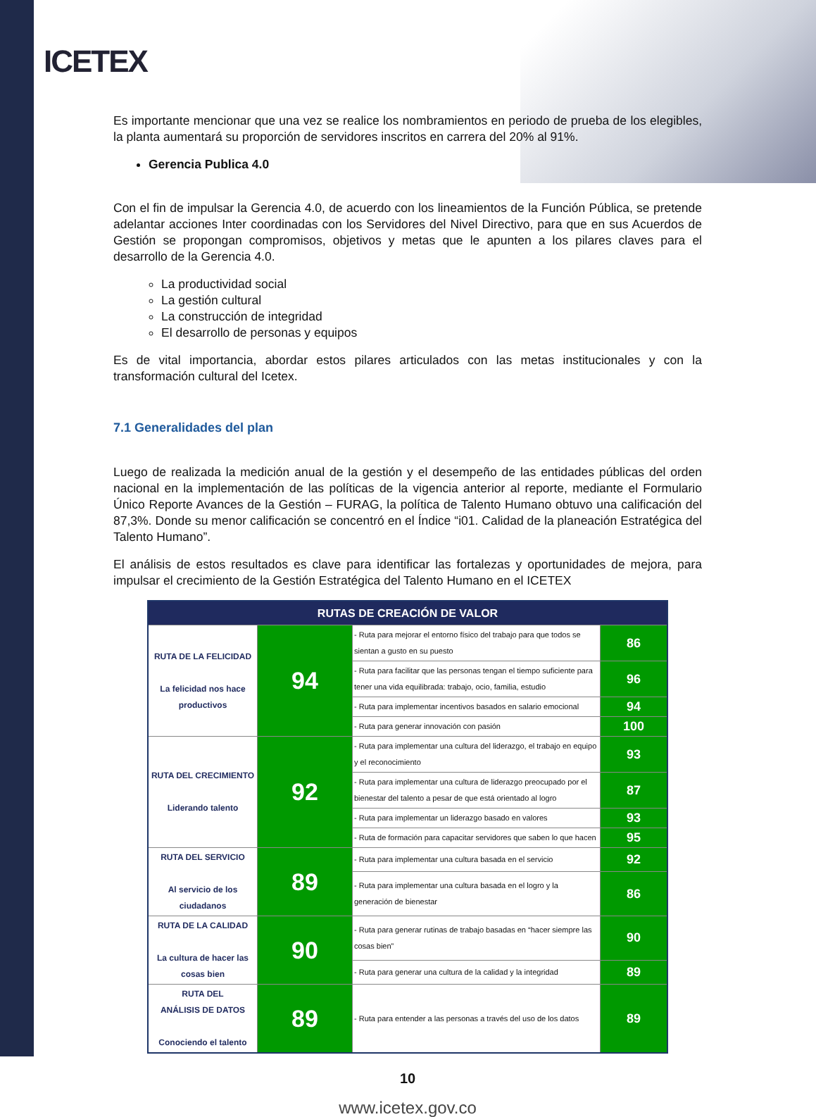ICETEX
Es importante mencionar que una vez se realice los nombramientos en periodo de prueba de los elegibles, la planta aumentará su proporción de servidores inscritos en carrera del 20% al 91%.
Gerencia Publica 4.0
Con el fin de impulsar la Gerencia 4.0, de acuerdo con los lineamientos de la Función Pública, se pretende adelantar acciones Inter coordinadas con los Servidores del Nivel Directivo, para que en sus Acuerdos de Gestión se propongan compromisos, objetivos y metas que le apunten a los pilares claves para el desarrollo de la Gerencia 4.0.
La productividad social
La gestión cultural
La construcción de integridad
El desarrollo de personas y equipos
Es de vital importancia, abordar estos pilares articulados con las metas institucionales y con la transformación cultural del Icetex.
7.1 Generalidades del plan
Luego de realizada la medición anual de la gestión y el desempeño de las entidades públicas del orden nacional en la implementación de las políticas de la vigencia anterior al reporte, mediante el Formulario Único Reporte Avances de la Gestión – FURAG, la política de Talento Humano obtuvo una calificación del 87,3%. Donde su menor calificación se concentró en el Índice “i01. Calidad de la planeación Estratégica del Talento Humano”.
El análisis de estos resultados es clave para identificar las fortalezas y oportunidades de mejora, para impulsar el crecimiento de la Gestión Estratégica del Talento Humano en el ICETEX
| RUTAS DE CREACIÓN DE VALOR | | | |
| RUTA DE LA FELICIDAD La felicidad nos hace productivos | 94 | - Ruta para mejorar el entorno físico del trabajo para que todos se sientan a gusto en su puesto | 86 |
| | | - Ruta para facilitar que las personas tengan el tiempo suficiente para tener una vida equilibrada: trabajo, ocio, familia, estudio | 96 |
| | | - Ruta para implementar incentivos basados en salario emocional | 94 |
| | | - Ruta para generar innovación con pasión | 100 |
| RUTA DEL CRECIMIENTO Liderando talento | 92 | - Ruta para implementar una cultura del liderazgo, el trabajo en equipo y el reconocimiento | 93 |
| | | - Ruta para implementar una cultura de liderazgo preocupado por el bienestar del talento a pesar de que está orientado al logro | 87 |
| | | - Ruta para implementar un liderazgo basado en valores | 93 |
| | | - Ruta de formación para capacitar servidores que saben lo que hacen | 95 |
| RUTA DEL SERVICIO Al servicio de los ciudadanos | 89 | - Ruta para implementar una cultura basada en el servicio | 92 |
| | | - Ruta para implementar una cultura basada en el logro y la generación de bienestar | 86 |
| RUTA DE LA CALIDAD La cultura de hacer las cosas bien | 90 | - Ruta para generar rutinas de trabajo basadas en “hacer siempre las cosas bien” | 90 |
| | | - Ruta para generar una cultura de la calidad y la integridad | 89 |
| RUTA DEL ANÁLISIS DE DATOS Conociendo el talento | 89 | - Ruta para entender a las personas a través del uso de los datos | 89 |
10
www.icetex.gov.co